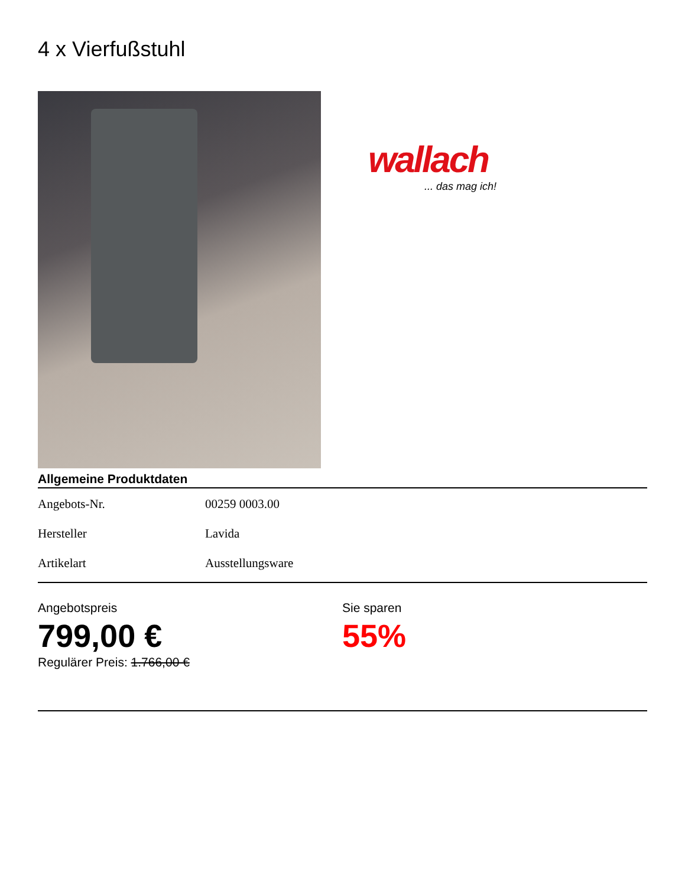4 x Vierfußstuhl
wallach
... das mag ich!
Allgemeine Produktdaten
| Angebots-Nr. | 00259 0003.00 |
| Hersteller | Lavida |
| Artikelart | Ausstellungsware |
Angebotspreis
799,00 €
Regulärer Preis: 1.766,00 €
Sie sparen
55%